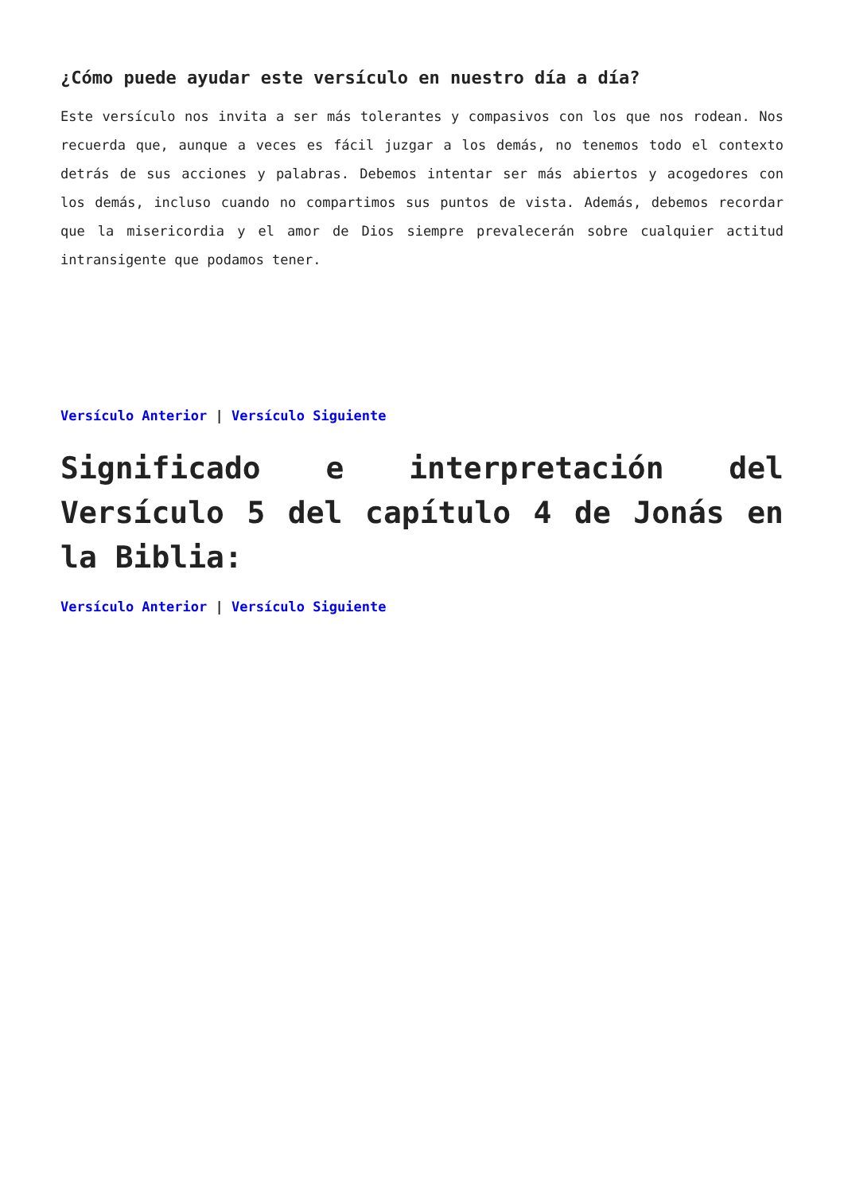¿Cómo puede ayudar este versículo en nuestro día a día?
Este versículo nos invita a ser más tolerantes y compasivos con los que nos rodean. Nos recuerda que, aunque a veces es fácil juzgar a los demás, no tenemos todo el contexto detrás de sus acciones y palabras. Debemos intentar ser más abiertos y acogedores con los demás, incluso cuando no compartimos sus puntos de vista. Además, debemos recordar que la misericordia y el amor de Dios siempre prevalecerán sobre cualquier actitud intransigente que podamos tener.
Versículo Anterior | Versículo Siguiente
Significado e interpretación del Versículo 5 del capítulo 4 de Jonás en la Biblia:
Versículo Anterior | Versículo Siguiente